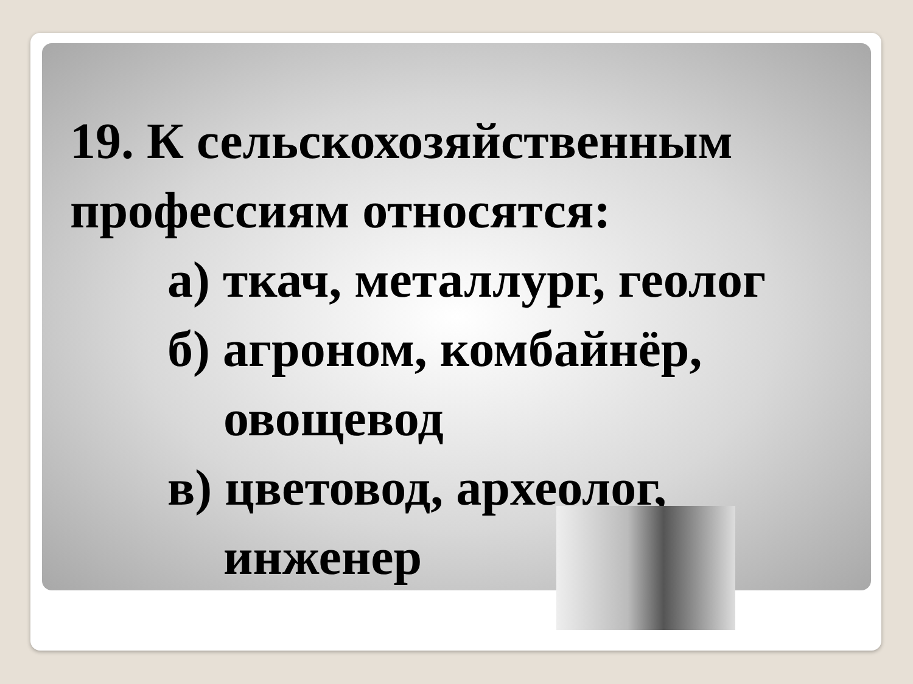19. К сельскохозяйственным профессиям относятся:
а) ткач, металлург, геолог
б) агроном, комбайнёр,
овощевод
в) цветовод, археолог,
инженер